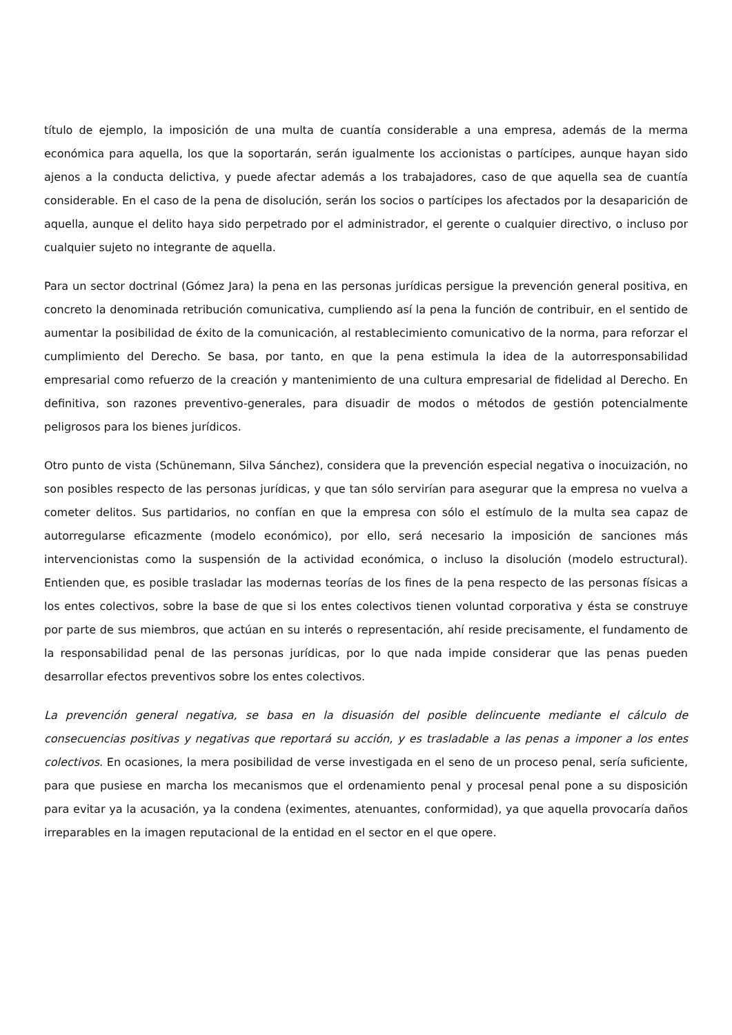título de ejemplo, la imposición de una multa de cuantía considerable a una empresa, además de la merma económica para aquella, los que la soportarán, serán igualmente los accionistas o partícipes, aunque hayan sido ajenos a la conducta delictiva, y puede afectar además a los trabajadores, caso de que aquella sea de cuantía considerable. En el caso de la pena de disolución, serán los socios o partícipes los afectados por la desaparición de aquella, aunque el delito haya sido perpetrado por el administrador, el gerente o cualquier directivo, o incluso por cualquier sujeto no integrante de aquella.
Para un sector doctrinal (Gómez Jara) la pena en las personas jurídicas persigue la prevención general positiva, en concreto la denominada retribución comunicativa, cumpliendo así la pena la función de contribuir, en el sentido de aumentar la posibilidad de éxito de la comunicación, al restablecimiento comunicativo de la norma, para reforzar el cumplimiento del Derecho. Se basa, por tanto, en que la pena estimula la idea de la autorresponsabilidad empresarial como refuerzo de la creación y mantenimiento de una cultura empresarial de fidelidad al Derecho. En definitiva, son razones preventivo-generales, para disuadir de modos o métodos de gestión potencialmente peligrosos para los bienes jurídicos.
Otro punto de vista (Schünemann, Silva Sánchez), considera que la prevención especial negativa o inocuización, no son posibles respecto de las personas jurídicas, y que tan sólo servirían para asegurar que la empresa no vuelva a cometer delitos. Sus partidarios, no confían en que la empresa con sólo el estímulo de la multa sea capaz de autorregularse eficazmente (modelo económico), por ello, será necesario la imposición de sanciones más intervencionistas como la suspensión de la actividad económica, o incluso la disolución (modelo estructural). Entienden que, es posible trasladar las modernas teorías de los fines de la pena respecto de las personas físicas a los entes colectivos, sobre la base de que si los entes colectivos tienen voluntad corporativa y ésta se construye por parte de sus miembros, que actúan en su interés o representación, ahí reside precisamente, el fundamento de la responsabilidad penal de las personas jurídicas, por lo que nada impide considerar que las penas pueden desarrollar efectos preventivos sobre los entes colectivos.
La prevención general negativa, se basa en la disuasión del posible delincuente mediante el cálculo de consecuencias positivas y negativas que reportará su acción, y es trasladable a las penas a imponer a los entes colectivos. En ocasiones, la mera posibilidad de verse investigada en el seno de un proceso penal, sería suficiente, para que pusiese en marcha los mecanismos que el ordenamiento penal y procesal penal pone a su disposición para evitar ya la acusación, ya la condena (eximentes, atenuantes, conformidad), ya que aquella provocaría daños irreparables en la imagen reputacional de la entidad en el sector en el que opere.